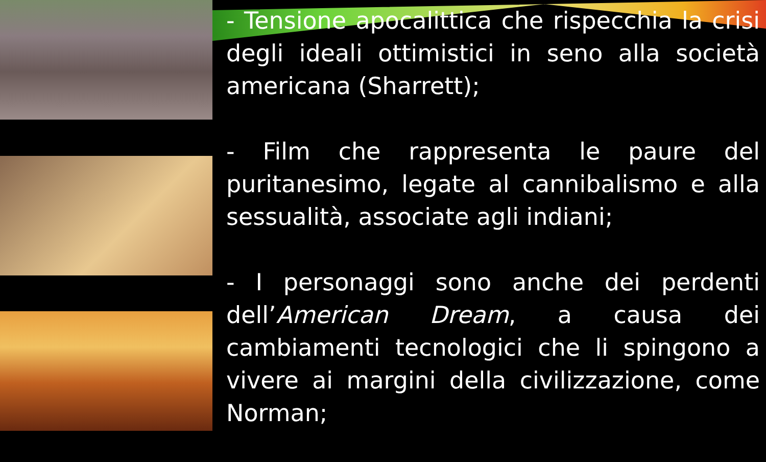- Tensione apocalittica che rispecchia la crisi degli ideali ottimistici in seno alla società americana (Sharrett);
- Film che rappresenta le paure del puritanesimo, legate al cannibalismo e alla sessualità, associate agli indiani;
- I personaggi sono anche dei perdenti dell’American Dream, a causa dei cambiamenti tecnologici che li spingono a vivere ai margini della civilizzazione, come Norman;